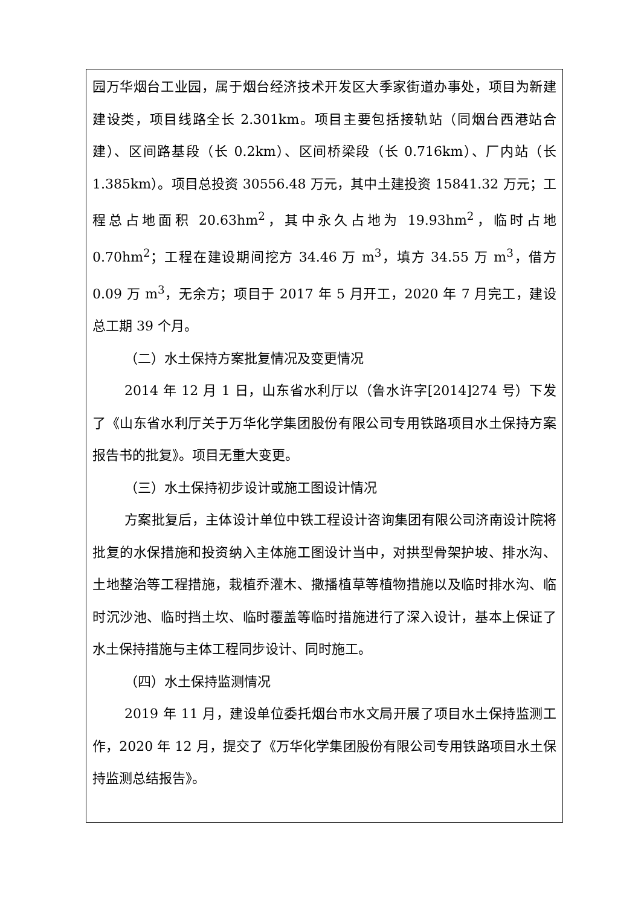园万华烟台工业园，属于烟台经济技术开发区大季家街道办事处，项目为新建建设类，项目线路全长 2.301km。项目主要包括接轨站（同烟台西港站合建）、区间路基段（长 0.2km）、区间桥梁段（长 0.716km）、厂内站（长 1.385km）。项目总投资 30556.48 万元，其中土建投资 15841.32 万元；工程总占地面积 20.63hm<sup>2</sup>，其中永久占地为 19.93hm<sup>2</sup>，临时占地 0.70hm<sup>2</sup>；工程在建设期间挖方 34.46 万 m<sup>3</sup>，填方 34.55 万 m<sup>3</sup>，借方 0.09 万 m<sup>3</sup>，无余方；项目于 2017 年 5 月开工，2020 年 7 月完工，建设总工期 39 个月。
（二）水土保持方案批复情况及变更情况
2014 年 12 月 1 日，山东省水利厅以（鲁水许字[2014]274 号）下发了《山东省水利厅关于万华化学集团股份有限公司专用铁路项目水土保持方案报告书的批复》。项目无重大变更。
（三）水土保持初步设计或施工图设计情况
方案批复后，主体设计单位中铁工程设计咨询集团有限公司济南设计院将批复的水保措施和投资纳入主体施工图设计当中，对拱型骨架护坡、排水沟、土地整治等工程措施，栽植乔灌木、撒播植草等植物措施以及临时排水沟、临时沉沙池、临时挡土坎、临时覆盖等临时措施进行了深入设计，基本上保证了水土保持措施与主体工程同步设计、同时施工。
（四）水土保持监测情况
2019 年 11 月，建设单位委托烟台市水文局开展了项目水土保持监测工作，2020 年 12 月，提交了《万华化学集团股份有限公司专用铁路项目水土保持监测总结报告》。